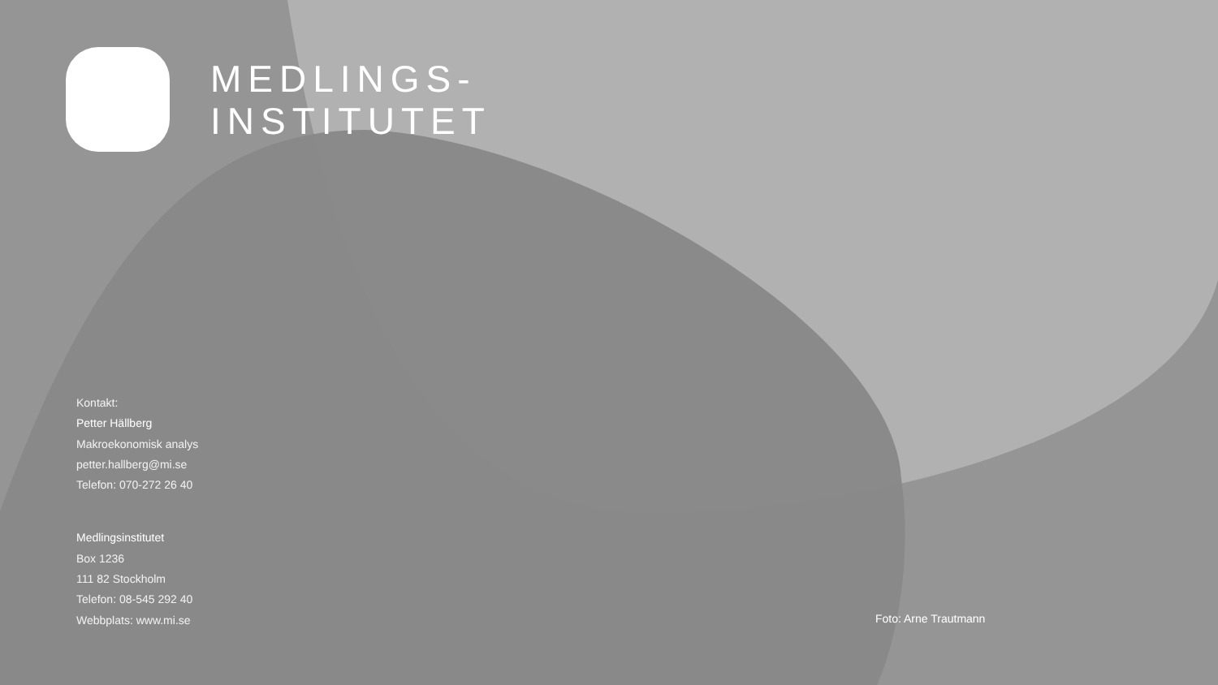MEDLINGS-
INSTITUTET
Kontakt:
Petter Hällberg
Makroekonomisk analys
petter.hallberg@mi.se
Telefon: 070-272 26 40
Medlingsinstitutet
Box 1236
111 82 Stockholm
Telefon: 08-545 292 40
Webbplats: www.mi.se
Foto: Arne Trautmann